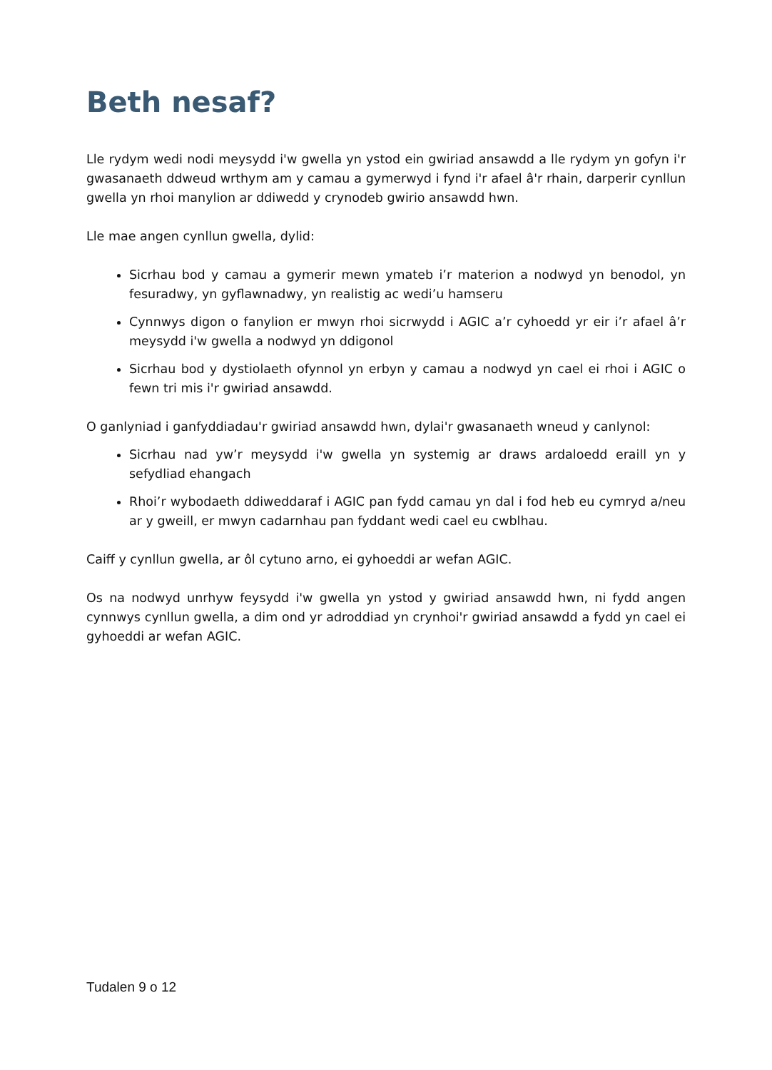Beth nesaf?
Lle rydym wedi nodi meysydd i'w gwella yn ystod ein gwiriad ansawdd a lle rydym yn gofyn i'r gwasanaeth ddweud wrthym am y camau a gymerwyd i fynd i'r afael â'r rhain, darperir cynllun gwella yn rhoi manylion ar ddiwedd y crynodeb gwirio ansawdd hwn.
Lle mae angen cynllun gwella, dylid:
Sicrhau bod y camau a gymerir mewn ymateb i’r materion a nodwyd yn benodol, yn fesuradwy, yn gyflawnadwy, yn realistig ac wedi’u hamseru
Cynnwys digon o fanylion er mwyn rhoi sicrwydd i AGIC a’r cyhoedd yr eir i’r afael â’r meysydd i'w gwella a nodwyd yn ddigonol
Sicrhau bod y dystiolaeth ofynnol yn erbyn y camau a nodwyd yn cael ei rhoi i AGIC o fewn tri mis i'r gwiriad ansawdd.
O ganlyniad i ganfyddiadau'r gwiriad ansawdd hwn, dylai'r gwasanaeth wneud y canlynol:
Sicrhau nad yw’r meysydd i'w gwella yn systemig ar draws ardaloedd eraill yn y sefydliad ehangach
Rhoi’r wybodaeth ddiweddaraf i AGIC pan fydd camau yn dal i fod heb eu cymryd a/neu ar y gweill, er mwyn cadarnhau pan fyddant wedi cael eu cwblhau.
Caiff y cynllun gwella, ar ôl cytuno arno, ei gyhoeddi ar wefan AGIC.
Os na nodwyd unrhyw feysydd i'w gwella yn ystod y gwiriad ansawdd hwn, ni fydd angen cynnwys cynllun gwella, a dim ond yr adroddiad yn crynhoi'r gwiriad ansawdd a fydd yn cael ei gyhoeddi ar wefan AGIC.
Tudalen 9 o 12